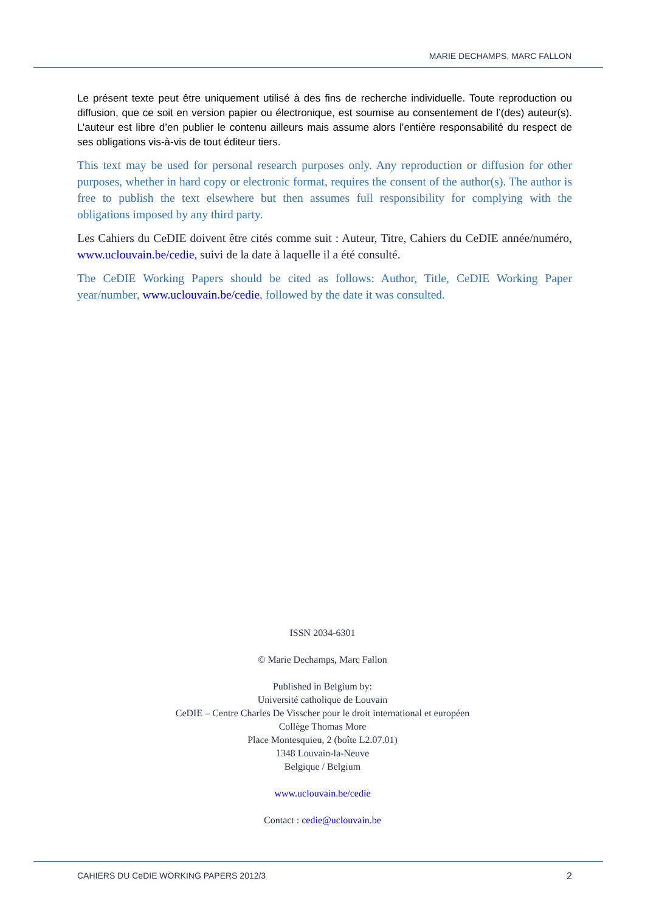MARIE DECHAMPS, MARC FALLON
Le présent texte peut être uniquement utilisé à des fins de recherche individuelle. Toute reproduction ou diffusion, que ce soit en version papier ou électronique, est soumise au consentement de l’(des) auteur(s). L’auteur est libre d’en publier le contenu ailleurs mais assume alors l’entière responsabilité du respect de ses obligations vis-à-vis de tout éditeur tiers.
This text may be used for personal research purposes only. Any reproduction or diffusion for other purposes, whether in hard copy or electronic format, requires the consent of the author(s). The author is free to publish the text elsewhere but then assumes full responsibility for complying with the obligations imposed by any third party.
Les Cahiers du CeDIE doivent être cités comme suit : Auteur, Titre, Cahiers du CeDIE année/numéro, www.uclouvain.be/cedie, suivi de la date à laquelle il a été consulté.
The CeDIE Working Papers should be cited as follows: Author, Title, CeDIE Working Paper year/number, www.uclouvain.be/cedie, followed by the date it was consulted.
ISSN 2034-6301
© Marie Dechamps, Marc Fallon
Published in Belgium by:
Université catholique de Louvain
CeDIE – Centre Charles De Visscher pour le droit international et européen
Collège Thomas More
Place Montesquieu, 2 (boîte L2.07.01)
1348 Louvain-la-Neuve
Belgique / Belgium
www.uclouvain.be/cedie
Contact : cedie@uclouvain.be
CAHIERS DU CeDIE WORKING PAPERS 2012/3 2